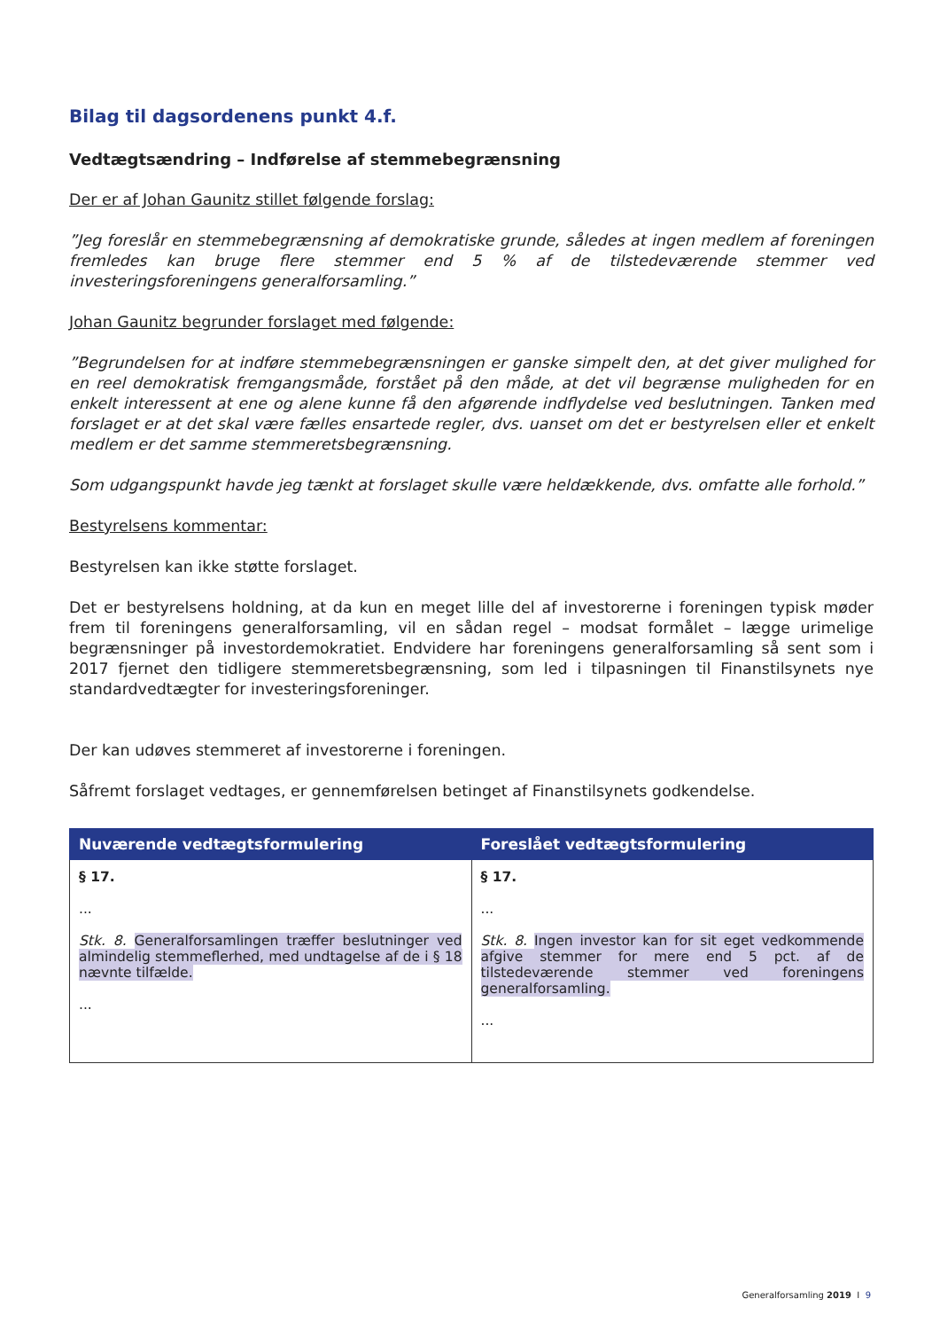Bilag til dagsordenens punkt 4.f.
Vedtægtsændring – Indførelse af stemmebegrænsning
Der er af Johan Gaunitz stillet følgende forslag:
”Jeg foreslår en stemmebegrænsning af demokratiske grunde, således at ingen medlem af foreningen fremledes kan bruge flere stemmer end 5 % af de tilstedeværende stemmer ved investeringsforeningens generalforsamling.”
Johan Gaunitz begrunder forslaget med følgende:
”Begrundelsen for at indføre stemmebegrænsningen er ganske simpelt den, at det giver mulighed for en reel demokratisk fremgangsmåde, forstået på den måde, at det vil begrænse muligheden for en enkelt interessent at ene og alene kunne få den afgørende indflydelse ved beslutningen. Tanken med forslaget er at det skal være fælles ensartede regler, dvs. uanset om det er bestyrelsen eller et enkelt medlem er det samme stemmeretsbegrænsning.
Som udgangspunkt havde jeg tænkt at forslaget skulle være heldækkende, dvs. omfatte alle forhold.”
Bestyrelsens kommentar:
Bestyrelsen kan ikke støtte forslaget.
Det er bestyrelsens holdning, at da kun en meget lille del af investorerne i foreningen typisk møder frem til foreningens generalforsamling, vil en sådan regel – modsat formålet – lægge urimelige begrænsninger på investordemokratiet. Endvidere har foreningens generalforsamling så sent som i 2017 fjernet den tidligere stemmeretsbegrænsning, som led i tilpasningen til Finanstilsynets nye standardvedtægter for investeringsforeninger.
Der kan udøves stemmeret af investorerne i foreningen.
Såfremt forslaget vedtages, er gennemførelsen betinget af Finanstilsynets godkendelse.
| Nuværende vedtægtsformulering | Foreslået vedtægtsformulering |
| --- | --- |
| § 17. ... Stk. 8. Generalforsamlingen træffer beslutninger ved almindelig stemmeflerhed, med undtagelse af de i § 18 nævnte tilfælde. ... | § 17. ... Stk. 8. Ingen investor kan for sit eget vedkommende afgive stemmer for mere end 5 pct. af de tilstedeværende stemmer ved foreningens generalforsamling. ... |
Generalforsamling 2019 I 9